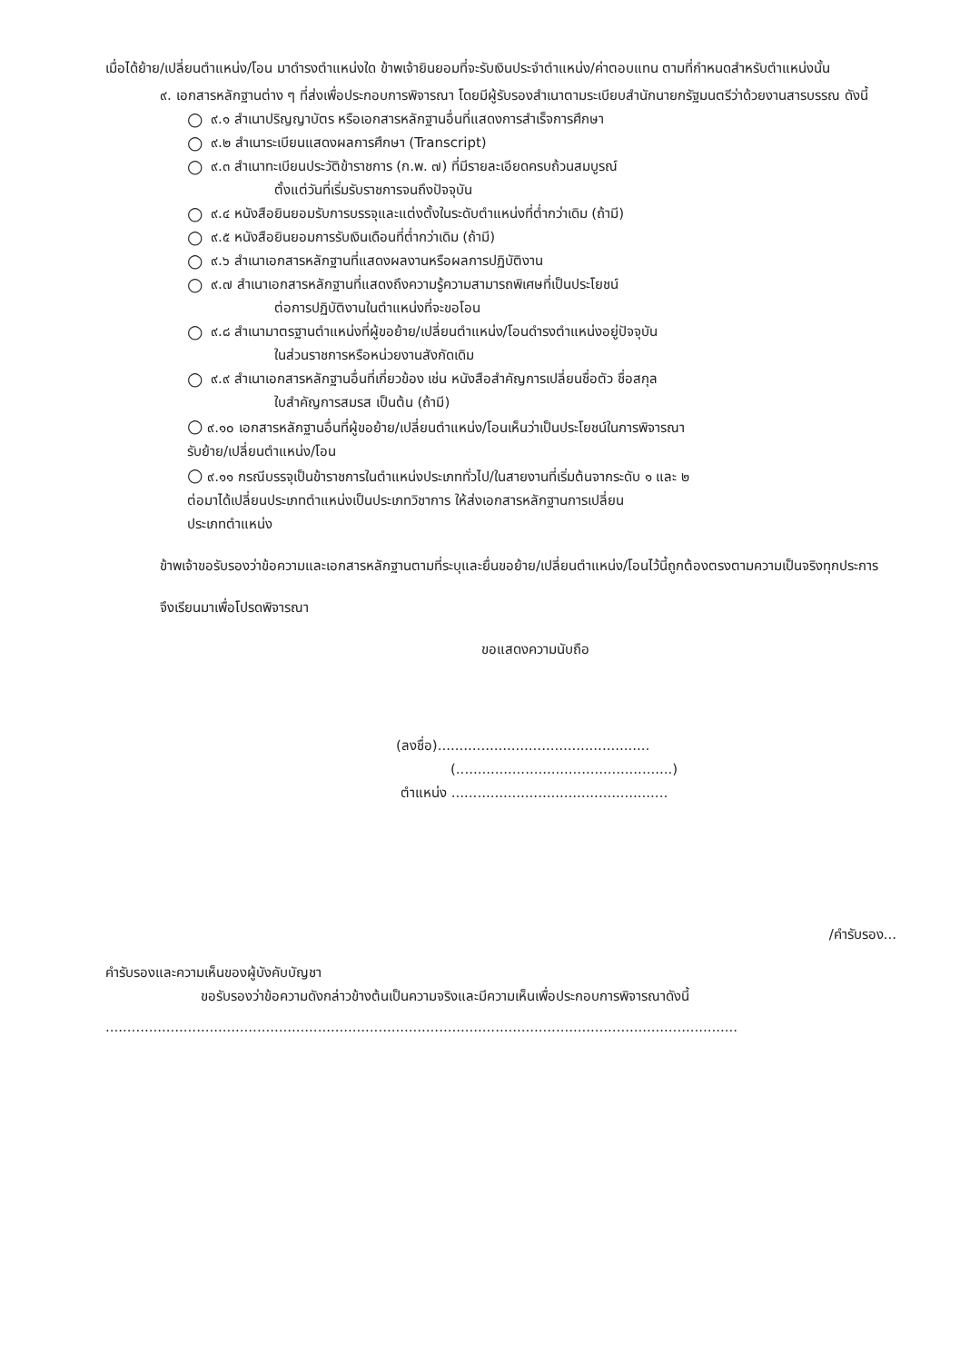เมื่อได้ย้าย/เปลี่ยนตำแหน่ง/โอน มาดำรงตำแหน่งใด ข้าพเจ้ายินยอมที่จะรับเงินประจำตำแหน่ง/ค่าตอบแทน ตามที่กำหนดสำหรับตำแหน่งนั้น
๙. เอกสารหลักฐานต่าง ๆ ที่ส่งเพื่อประกอบการพิจารณา โดยมีผู้รับรองสำเนาตามระเบียบสำนักนายกรัฐมนตรีว่าด้วยงานสารบรรณ ดังนี้
○ ๙.๑ สำเนาปริญญาบัตร หรือเอกสารหลักฐานอื่นที่แสดงการสำเร็จการศึกษา
○ ๙.๒ สำเนาระเบียนแสดงผลการศึกษา (Transcript)
○ ๙.๓ สำเนาทะเบียนประวัติข้าราชการ (ก.พ. ๗) ที่มีรายละเอียดครบถ้วนสมบูรณ์
ตั้งแต่วันที่เริ่มรับราชการจนถึงปัจจุบัน
○ ๙.๔ หนังสือยินยอมรับการบรรจุและแต่งตั้งในระดับตำแหน่งที่ต่ำกว่าเดิม (ถ้ามี)
○ ๙.๕ หนังสือยินยอมการรับเงินเดือนที่ต่ำกว่าเดิม (ถ้ามี)
○ ๙.๖ สำเนาเอกสารหลักฐานที่แสดงผลงานหรือผลการปฏิบัติงาน
○ ๙.๗ สำเนาเอกสารหลักฐานที่แสดงถึงความรู้ความสามารถพิเศษที่เป็นประโยชน์
ต่อการปฏิบัติงานในตำแหน่งที่จะขอโอน
○ ๙.๘ สำเนามาตรฐานตำแหน่งที่ผู้ขอย้าย/เปลี่ยนตำแหน่ง/โอนดำรงตำแหน่งอยู่ปัจจุบัน
ในส่วนราชการหรือหน่วยงานสังกัดเดิม
○ ๙.๙ สำเนาเอกสารหลักฐานอื่นที่เกี่ยวข้อง เช่น หนังสือสำคัญการเปลี่ยนชื่อตัว ชื่อสกุล
ใบสำคัญการสมรส เป็นต้น (ถ้ามี)
○ ๙.๑๐ เอกสารหลักฐานอื่นที่ผู้ขอย้าย/เปลี่ยนตำแหน่ง/โอนเห็นว่าเป็นประโยชน์ในการพิจารณา
รับย้าย/เปลี่ยนตำแหน่ง/โอน
○ ๙.๑๑ กรณีบรรจุเป็นข้าราชการในตำแหน่งประเภททั่วไป/ในสายงานที่เริ่มต้นจากระดับ ๑ และ ๒
ต่อมาได้เปลี่ยนประเภทตำแหน่งเป็นประเภทวิชาการ ให้ส่งเอกสารหลักฐานการเปลี่ยน
ประเภทตำแหน่ง
ข้าพเจ้าขอรับรองว่าข้อความและเอกสารหลักฐานตามที่ระบุและยื่นขอย้าย/เปลี่ยนตำแหน่ง/โอนไว้นี้ถูกต้องตรงตามความเป็นจริงทุกประการ
จึงเรียนมาเพื่อโปรดพิจารณา
ขอแสดงความนับถือ
(ลงชื่อ).................................................
(..................................................)
ตำแหน่ง ..................................................
/คำรับรอง...
คำรับรองและความเห็นของผู้บังคับบัญชา
ขอรับรองว่าข้อความดังกล่าวข้างต้นเป็นความจริงและมีความเห็นเพื่อประกอบการพิจารณาดังนี้
..................................................................................................................................................